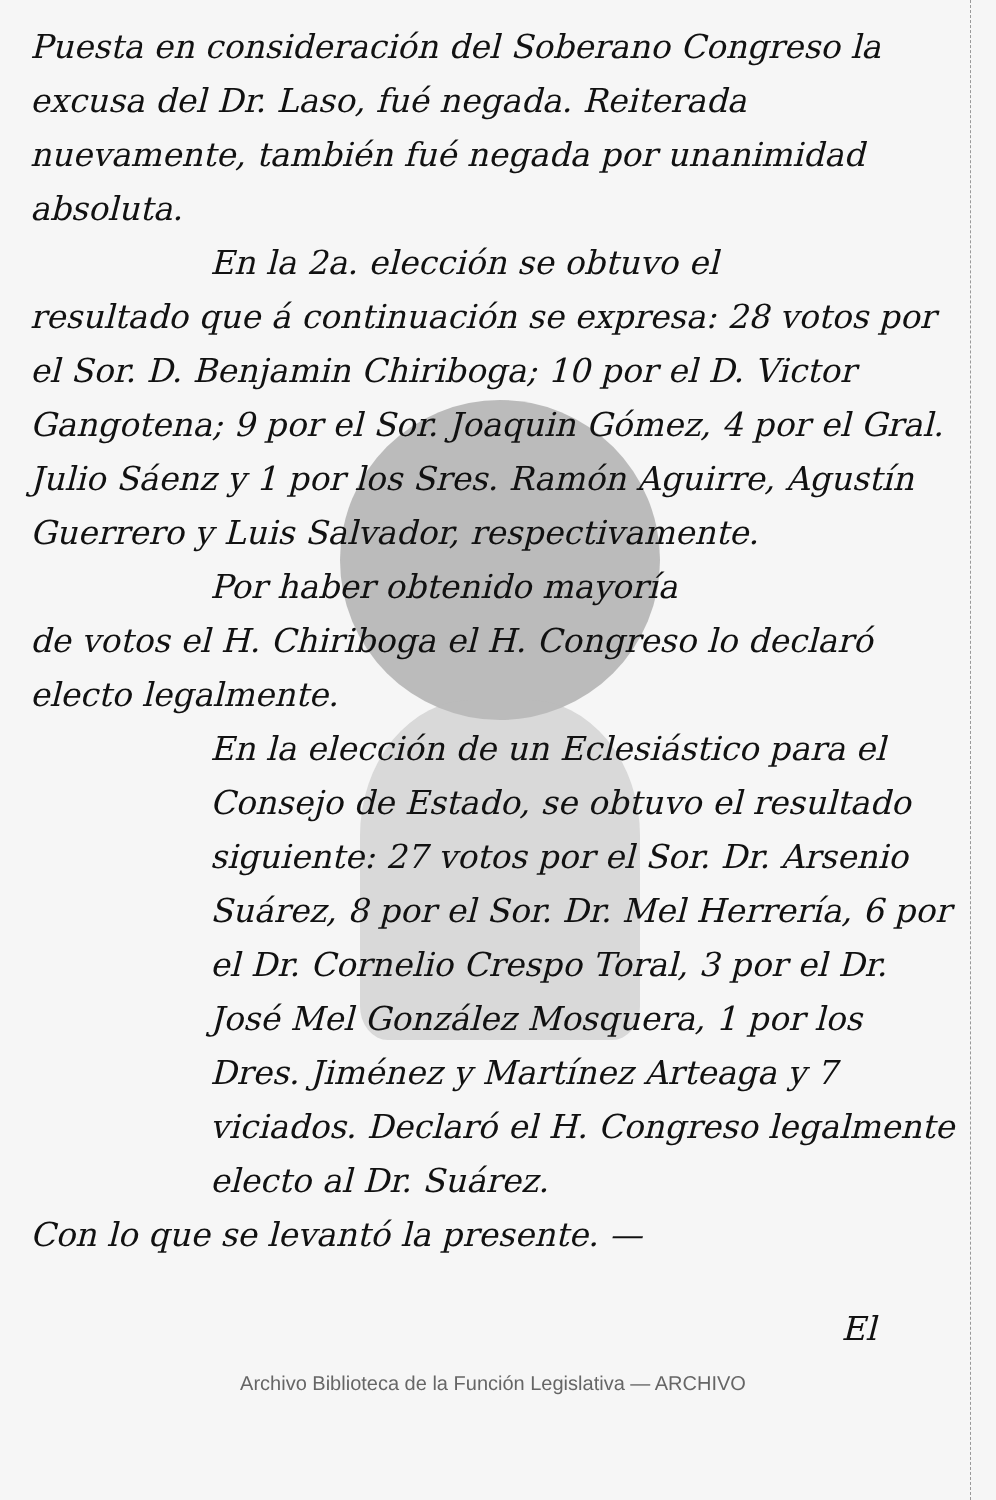Puesta en consideración del Soberano Congreso la excusa del Dr. Laso, fué negada. Reiterada nuevamente, también fué negada por unanimidad absoluta.
En la 2a. elección se obtuvo el
resultado que á continuación se expresa: 28 votos por el Sor. D. Benjamin Chiriboga; 10 por el D. Victor Gangotena; 9 por el Sor. Joaquin Gómez, 4 por el Gral. Julio Sáenz y 1 por los Sres. Ramón Aguirre, Agustín Guerrero y Luis Salvador, respectivamente.
Por haber obtenido mayoría
de votos el H. Chiriboga el H. Congreso lo declaró electo legalmente.
En la elección de un Eclesiástico para el Consejo de Estado, se obtuvo el resultado siguiente: 27 votos por el Sor. Dr. Arsenio Suárez, 8 por el Sor. Dr. Mel Herrería, 6 por el Dr. Cornelio Crespo Toral, 3 por el Dr. José Mel González Mosquera, 1 por los Dres. Jiménez y Martínez Arteaga y 7 viciados. Declaró el H. Congreso legalmente electo al Dr. Suárez.
Con lo que se levantó la presente. —
El
Archivo Biblioteca de la Función Legislativa — ARCHIVO